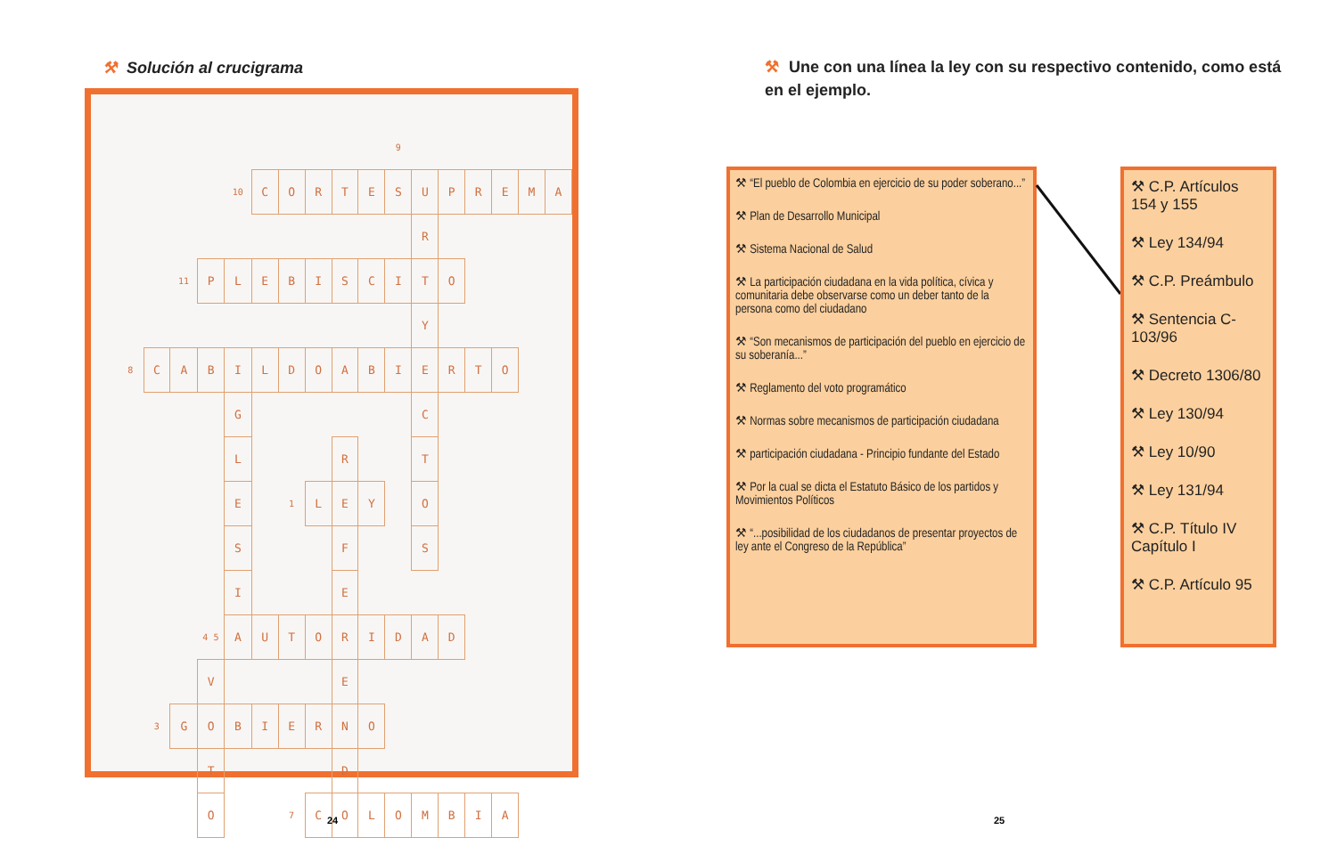⚒ Solución al crucigrama
| | | | | | | | | | | 9 | | | | | | |
| | | | | 10 | C | O | R | T | E | S | U | P | R | E | M | A |
| | | | | | | | | | | | R | | | | | |
| | | 11 | P | L | E | B | I | S | C | I | T | O | | | | |
| | | | | | | | | | | | Y | | | | | |
| 8 | C | A | B | I | L | D | O | A | B | I | E | R | T | O | | |
| | | | | G | | | | | | | C | | | | | |
| | | | | L | | | | R | | | T | | | | | |
| | | | | E | | 1 | L | E | Y | | O | | | | | |
| | | | | S | | | | F | | | S | | | | | |
| | | | | I | | | | E | | | | | | | | |
| | | | 4 5 | A | U | T | O | R | I | D | A | D | | | | |
| | | | V | | | | | E | | | | | | | | |
| | 3 | G | O | B | I | E | R | N | O | | | | | | | |
| | | | T | | | | | D | | | | | | | | |
| | | | O | | | 7 | C | O | L | O | M | B | I | A | | |
⚒ Une con una línea la ley con su respectivo contenido, como está en el ejemplo.
⚒ “El pueblo de Colombia en ejercicio de su poder soberano...”
⚒ Plan de Desarrollo Municipal
⚒ Sistema Nacional de Salud
⚒ La participación ciudadana en la vida política, cívica y comunitaria debe observarse como un deber tanto de la persona como del ciudadano
⚒ “Son mecanismos de participación del pueblo en ejercicio de su soberanía...”
⚒ Reglamento del voto programático
⚒ Normas sobre mecanismos de participación ciudadana
⚒ participación ciudadana - Principio fundante del Estado
⚒ Por la cual se dicta el Estatuto Básico de los partidos y Movimientos Políticos
⚒ “...posibilidad de los ciudadanos de presentar proyectos de ley ante el Congreso de la República”
⚒ C.P. Artículos 154 y 155
⚒ Ley 134/94
⚒ C.P. Preámbulo
⚒ Sentencia C-103/96
⚒ Decreto 1306/80
⚒ Ley 130/94
⚒ Ley 10/90
⚒ Ley 131/94
⚒ C.P. Título IV Capítulo I
⚒ C.P. Artículo 95
24 25